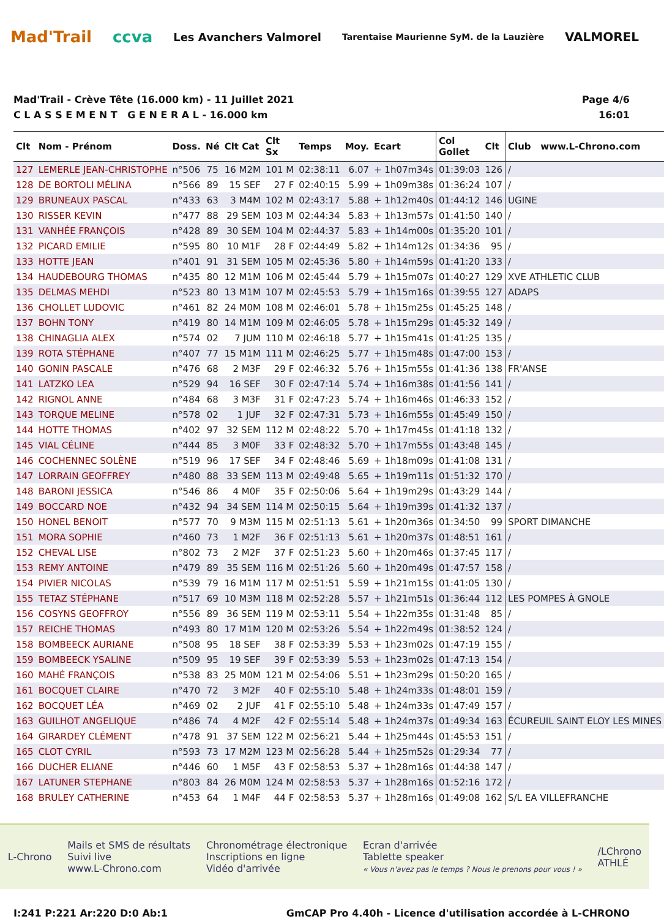Mad'Trail ccva Les Avanchers Valmorel Tarentaise Maurienne SyM. de la Lauzière VALMOREL
Mad'Trail - Crève Tête (16.000 km) - 11 Juillet 2021
C L A S S E M E N T G E N E R A L - 16.000 km
Page 4/6
16:01
| Clt | Nom - Prénom | Doss. | Né | Clt Cat | Clt Sx | Temps | Moy. | Ecart | Col Gollet | Clt | Club www.L-Chrono.com |
| --- | --- | --- | --- | --- | --- | --- | --- | --- | --- | --- | --- |
| 127 | LEMERLE JEAN-CHRISTOPHE | n°506 | 75 | 16 M2M | 101 M | 02:38:11 | 6.07 | + 1h07m34s | 01:39:03 | 126 | / |
| 128 | DE BORTOLI MÉLINA | n°566 | 89 | 15 SEF | 27 F | 02:40:15 | 5.99 | + 1h09m38s | 01:36:24 | 107 | / |
| 129 | BRUNEAUX PASCAL | n°433 | 63 | 3 M4M | 102 M | 02:43:17 | 5.88 | + 1h12m40s | 01:44:12 | 146 | UGINE |
| 130 | RISSER KEVIN | n°477 | 88 | 29 SEM | 103 M | 02:44:34 | 5.83 | + 1h13m57s | 01:41:50 | 140 | / |
| 131 | VANHÉE FRANÇOIS | n°428 | 89 | 30 SEM | 104 M | 02:44:37 | 5.83 | + 1h14m00s | 01:35:20 | 101 | / |
| 132 | PICARD EMILIE | n°595 | 80 | 10 M1F | 28 F | 02:44:49 | 5.82 | + 1h14m12s | 01:34:36 | 95 | / |
| 133 | HOTTE JEAN | n°401 | 91 | 31 SEM | 105 M | 02:45:36 | 5.80 | + 1h14m59s | 01:41:20 | 133 | / |
| 134 | HAUDEBOURG THOMAS | n°435 | 80 | 12 M1M | 106 M | 02:45:44 | 5.79 | + 1h15m07s | 01:40:27 | 129 | XVE ATHLETIC CLUB |
| 135 | DELMAS MEHDI | n°523 | 80 | 13 M1M | 107 M | 02:45:53 | 5.79 | + 1h15m16s | 01:39:55 | 127 | ADAPS |
| 136 | CHOLLET LUDOVIC | n°461 | 82 | 24 M0M | 108 M | 02:46:01 | 5.78 | + 1h15m25s | 01:45:25 | 148 | / |
| 137 | BOHN TONY | n°419 | 80 | 14 M1M | 109 M | 02:46:05 | 5.78 | + 1h15m29s | 01:45:32 | 149 | / |
| 138 | CHINAGLIA ALEX | n°574 | 02 | 7 JUM | 110 M | 02:46:18 | 5.77 | + 1h15m41s | 01:41:25 | 135 | / |
| 139 | ROTA STÉPHANE | n°407 | 77 | 15 M1M | 111 M | 02:46:25 | 5.77 | + 1h15m48s | 01:47:00 | 153 | / |
| 140 | GONIN PASCALE | n°476 | 68 | 2 M3F | 29 F | 02:46:32 | 5.76 | + 1h15m55s | 01:41:36 | 138 | FR'ANSE |
| 141 | LATZKO LEA | n°529 | 94 | 16 SEF | 30 F | 02:47:14 | 5.74 | + 1h16m38s | 01:41:56 | 141 | / |
| 142 | RIGNOL ANNE | n°484 | 68 | 3 M3F | 31 F | 02:47:23 | 5.74 | + 1h16m46s | 01:46:33 | 152 | / |
| 143 | TORQUE MELINE | n°578 | 02 | 1 JUF | 32 F | 02:47:31 | 5.73 | + 1h16m55s | 01:45:49 | 150 | / |
| 144 | HOTTE THOMAS | n°402 | 97 | 32 SEM | 112 M | 02:48:22 | 5.70 | + 1h17m45s | 01:41:18 | 132 | / |
| 145 | VIAL CÉLINE | n°444 | 85 | 3 M0F | 33 F | 02:48:32 | 5.70 | + 1h17m55s | 01:43:48 | 145 | / |
| 146 | COCHENNEC SOLÈNE | n°519 | 96 | 17 SEF | 34 F | 02:48:46 | 5.69 | + 1h18m09s | 01:41:08 | 131 | / |
| 147 | LORRAIN GEOFFREY | n°480 | 88 | 33 SEM | 113 M | 02:49:48 | 5.65 | + 1h19m11s | 01:51:32 | 170 | / |
| 148 | BARONI JESSICA | n°546 | 86 | 4 M0F | 35 F | 02:50:06 | 5.64 | + 1h19m29s | 01:43:29 | 144 | / |
| 149 | BOCCARD NOE | n°432 | 94 | 34 SEM | 114 M | 02:50:15 | 5.64 | + 1h19m39s | 01:41:32 | 137 | / |
| 150 | HONEL BENOIT | n°577 | 70 | 9 M3M | 115 M | 02:51:13 | 5.61 | + 1h20m36s | 01:34:50 | 99 | SPORT DIMANCHE |
| 151 | MORA SOPHIE | n°460 | 73 | 1 M2F | 36 F | 02:51:13 | 5.61 | + 1h20m37s | 01:48:51 | 161 | / |
| 152 | CHEVAL LISE | n°802 | 73 | 2 M2F | 37 F | 02:51:23 | 5.60 | + 1h20m46s | 01:37:45 | 117 | / |
| 153 | REMY ANTOINE | n°479 | 89 | 35 SEM | 116 M | 02:51:26 | 5.60 | + 1h20m49s | 01:47:57 | 158 | / |
| 154 | PIVIER NICOLAS | n°539 | 79 | 16 M1M | 117 M | 02:51:51 | 5.59 | + 1h21m15s | 01:41:05 | 130 | / |
| 155 | TETAZ STÉPHANE | n°517 | 69 | 10 M3M | 118 M | 02:52:28 | 5.57 | + 1h21m51s | 01:36:44 | 112 | LES POMPES À GNOLE |
| 156 | COSYNS GEOFFROY | n°556 | 89 | 36 SEM | 119 M | 02:53:11 | 5.54 | + 1h22m35s | 01:31:48 | 85 | / |
| 157 | REICHE THOMAS | n°493 | 80 | 17 M1M | 120 M | 02:53:26 | 5.54 | + 1h22m49s | 01:38:52 | 124 | / |
| 158 | BOMBEECK AURIANE | n°508 | 95 | 18 SEF | 38 F | 02:53:39 | 5.53 | + 1h23m02s | 01:47:19 | 155 | / |
| 159 | BOMBEECK YSALINE | n°509 | 95 | 19 SEF | 39 F | 02:53:39 | 5.53 | + 1h23m02s | 01:47:13 | 154 | / |
| 160 | MAHÉ FRANÇOIS | n°538 | 83 | 25 M0M | 121 M | 02:54:06 | 5.51 | + 1h23m29s | 01:50:20 | 165 | / |
| 161 | BOCQUET CLAIRE | n°470 | 72 | 3 M2F | 40 F | 02:55:10 | 5.48 | + 1h24m33s | 01:48:01 | 159 | / |
| 162 | BOCQUET LÉA | n°469 | 02 | 2 JUF | 41 F | 02:55:10 | 5.48 | + 1h24m33s | 01:47:49 | 157 | / |
| 163 | GUILHOT ANGELIQUE | n°486 | 74 | 4 M2F | 42 F | 02:55:14 | 5.48 | + 1h24m37s | 01:49:34 | 163 | ÉCUREUIL SAINT ELOY LES MINES |
| 164 | GIRARDEY CLÉMENT | n°478 | 91 | 37 SEM | 122 M | 02:56:21 | 5.44 | + 1h25m44s | 01:45:53 | 151 | / |
| 165 | CLOT CYRIL | n°593 | 73 | 17 M2M | 123 M | 02:56:28 | 5.44 | + 1h25m52s | 01:29:34 | 77 | / |
| 166 | DUCHER ELIANE | n°446 | 60 | 1 M5F | 43 F | 02:58:53 | 5.37 | + 1h28m16s | 01:44:38 | 147 | / |
| 167 | LATUNER STEPHANE | n°803 | 84 | 26 M0M | 124 M | 02:58:53 | 5.37 | + 1h28m16s | 01:52:16 | 172 | / |
| 168 | BRULEY CATHERINE | n°453 | 64 | 1 M4F | 44 F | 02:58:53 | 5.37 | + 1h28m16s | 01:49:08 | 162 | S/L EA VILLEFRANCHE |
L-Chrono
Mails et SMS de résultats
Suivi live
www.L-Chrono.com
Chronométrage électronique
Inscriptions en ligne
Vidéo d'arrivée
Ecran d'arrivée
Tablette speaker
« Vous n'avez pas le temps ? Nous le prenons pour vous ! »
/LChrono
ATHLÉ
I:241 P:221 Ar:220 D:0 Ab:1 GmCAP Pro 4.40h - Licence d'utilisation accordée à L-CHRONO